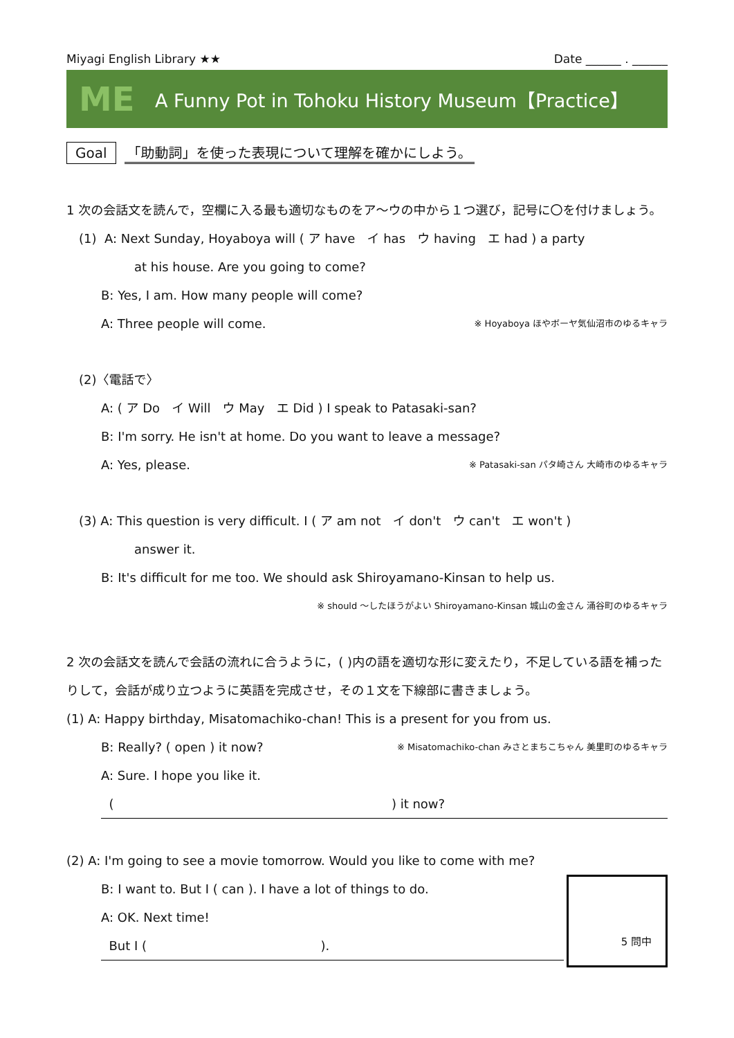Miyagi English Library ★★ Date ______ . ______
ME
A Funny Pot in Tohoku History Museum【Practice】
Goal 「助動詞」を使った表現について理解を確かにしよう。
1 次の会話文を読んで，空欄に入る最も適切なものをア～ウの中から１つ選び，記号に〇を付けましょう。
(1) A: Next Sunday, Hoyaboya will ( ア have イ has ウ having エ had ) a party
at his house. Are you going to come?
B: Yes, I am. How many people will come?
A: Three people will come. ※ Hoyaboya ほやボーヤ気仙沼市のゆるキャラ
(2)〈電話で〉
A: ( ア Do イ Will ウ May エ Did ) I speak to Patasaki-san?
B: I'm sorry. He isn't at home. Do you want to leave a message?
A: Yes, please. ※ Patasaki-san パタ崎さん 大崎市のゆるキャラ
(3) A: This question is very difficult. I ( ア am not イ don't ウ can't エ won't )
answer it.
B: It's difficult for me too. We should ask Shiroyamano-Kinsan to help us.
※ should ～したほうがよい Shiroyamano-Kinsan 城山の金さん 涌谷町のゆるキャラ
2 次の会話文を読んで会話の流れに合うように，( )内の語を適切な形に変えたり，不足している語を補ったりして，会話が成り立つように英語を完成させ，その１文を下線部に書きましょう。
(1) A: Happy birthday, Misatomachiko-chan! This is a present for you from us.
B: Really? ( open ) it now? ※ Misatomachiko-chan みさとまちこちゃん 美里町のゆるキャラ
A: Sure. I hope you like it.
( ) it now?
(2) A: I'm going to see a movie tomorrow. Would you like to come with me?
5 問中
B: I want to. But I ( can ). I have a lot of things to do.
A: OK. Next time!
But I ( ).